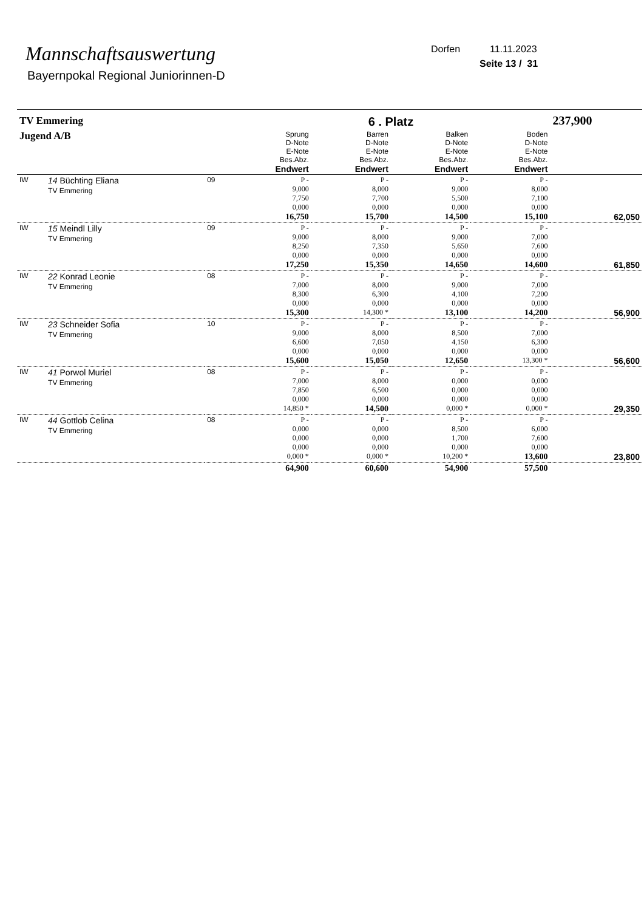Mannschaftsauswertung
Bayernpokal Regional Juniorinnen-D
Dorfen 11.11.2023
Seite 13 / 31
| TV Emmering | | | | 6 . Platz | | | 237,900 |
| Jugend A/B | | | Sprung D-Note E-Note Bes.Abz. Endwert | Barren D-Note E-Note Bes.Abz. Endwert | Balken D-Note E-Note Bes.Abz. Endwert | Boden D-Note E-Note Bes.Abz. Endwert | |
| IW | 14 Büchting Eliana TV Emmering | 09 | P - 9,000 7,750 0,000 16,750 | P - 8,000 7,700 0,000 15,700 | P - 9,000 5,500 0,000 14,500 | P - 8,000 7,100 0,000 15,100 | 62,050 |
| IW | 15 Meindl Lilly TV Emmering | 09 | P - 9,000 8,250 0,000 17,250 | P - 8,000 7,350 0,000 15,350 | P - 9,000 5,650 0,000 14,650 | P - 7,000 7,600 0,000 14,600 | 61,850 |
| IW | 22 Konrad Leonie TV Emmering | 08 | P - 7,000 8,300 0,000 15,300 | P - 8,000 6,300 0,000 14,300 * | P - 9,000 4,100 0,000 13,100 | P - 7,000 7,200 0,000 14,200 | 56,900 |
| IW | 23 Schneider Sofia TV Emmering | 10 | P - 9,000 6,600 0,000 15,600 | P - 8,000 7,050 0,000 15,050 | P - 8,500 4,150 0,000 12,650 | P - 7,000 6,300 0,000 13,300 * | 56,600 |
| IW | 41 Porwol Muriel TV Emmering | 08 | P - 7,000 7,850 0,000 14,850 * | P - 8,000 6,500 0,000 14,500 | P - 0,000 0,000 0,000 0,000 * | P - 0,000 0,000 0,000 0,000 * | 29,350 |
| IW | 44 Gottlob Celina TV Emmering | 08 | P - 0,000 0,000 0,000 0,000 * | P - 0,000 0,000 0,000 0,000 * | P - 8,500 1,700 0,000 10,200 * | P - 6,000 7,600 0,000 13,600 | 23,800 |
| | | | 64,900 | 60,600 | 54,900 | 57,500 | |